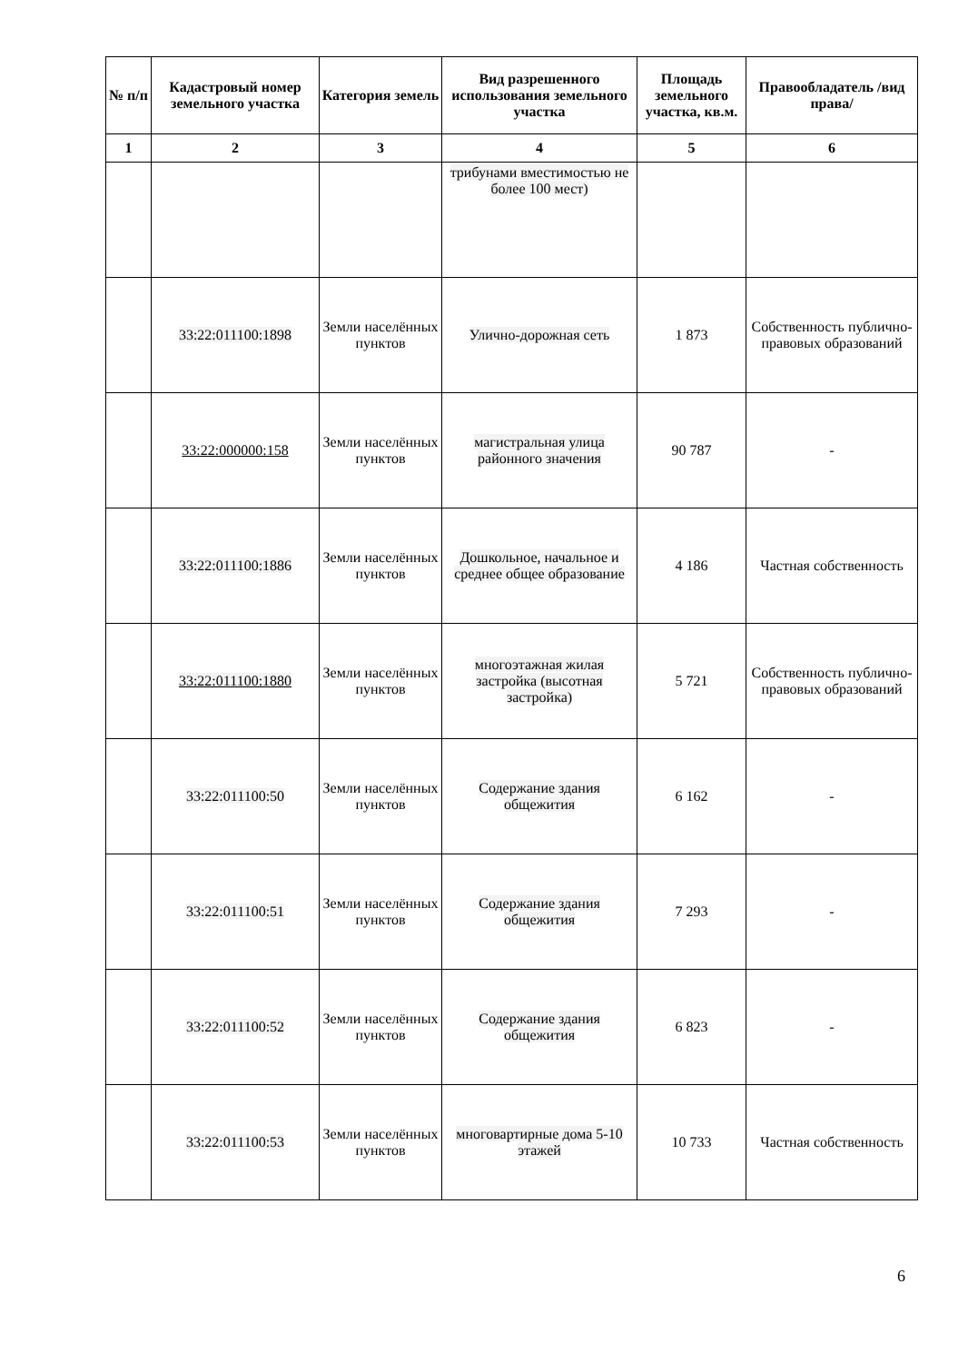| № п/п | Кадастровый номер земельного участка | Категория земель | Вид разрешенного использования земельного участка | Площадь земельного участка, кв.м. | Правообладатель /вид права/ |
| --- | --- | --- | --- | --- | --- |
| 1 | 2 | 3 | 4 | 5 | 6 |
| | | | трибунами вместимостью не более 100 мест) | | |
| | 33:22:011100:1898 | Земли населённых пунктов | Улично-дорожная сеть | 1 873 | Собственность публично-правовых образований |
| | 33:22:000000:158 | Земли населённых пунктов | магистральная улица районного значения | 90 787 | - |
| | 33:22:011100:1886 | Земли населённых пунктов | Дошкольное, начальное и среднее общее образование | 4 186 | Частная собственность |
| | 33:22:011100:1880 | Земли населённых пунктов | многоэтажная жилая застройка (высотная застройка) | 5 721 | Собственность публично-правовых образований |
| | 33:22:011100:50 | Земли населённых пунктов | Содержание здания общежития | 6 162 | - |
| | 33:22:011100:51 | Земли населённых пунктов | Содержание здания общежития | 7 293 | - |
| | 33:22:011100:52 | Земли населённых пунктов | Содержание здания общежития | 6 823 | - |
| | 33:22:011100:53 | Земли населённых пунктов | многовартирные дома 5-10 этажей | 10 733 | Частная собственность |
6